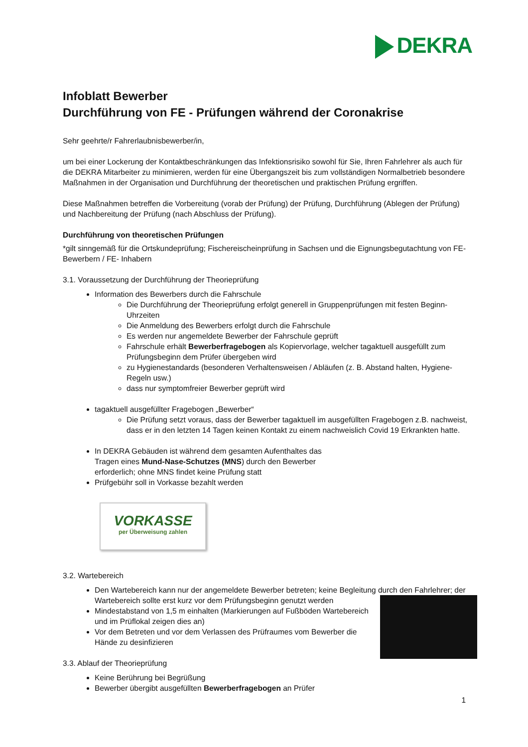DEKRA
Infoblatt Bewerber
Durchführung von FE - Prüfungen während der Coronakrise
Sehr geehrte/r Fahrerlaubnisbewerber/in,
um bei einer Lockerung der Kontaktbeschränkungen das Infektionsrisiko sowohl für Sie, Ihren Fahrlehrer als auch für die DEKRA Mitarbeiter zu minimieren, werden für eine Übergangszeit bis zum vollständigen Normalbetrieb besondere Maßnahmen in der Organisation und Durchführung der theoretischen und praktischen Prüfung ergriffen.
Diese Maßnahmen betreffen die Vorbereitung (vorab der Prüfung) der Prüfung, Durchführung (Ablegen der Prüfung) und Nachbereitung der Prüfung (nach Abschluss der Prüfung).
Durchführung von theoretischen Prüfungen
*gilt sinngemäß für die Ortskundeprüfung; Fischereischeinprüfung in Sachsen und die Eignungsbegutachtung von FE-Bewerbern / FE- Inhabern
3.1. Voraussetzung der Durchführung der Theorieprüfung
Information des Bewerbers durch die Fahrschule
Die Durchführung der Theorieprüfung erfolgt generell in Gruppenprüfungen mit festen Beginn-Uhrzeiten
Die Anmeldung des Bewerbers erfolgt durch die Fahrschule
Es werden nur angemeldete Bewerber der Fahrschule geprüft
Fahrschule erhält Bewerberfragebogen als Kopiervorlage, welcher tagaktuell ausgefüllt zum Prüfungsbeginn dem Prüfer übergeben wird
zu Hygienestandards (besonderen Verhaltensweisen / Abläufen (z. B. Abstand halten, Hygiene-Regeln usw.)
dass nur symptomfreier Bewerber geprüft wird
tagaktuell ausgefüllter Fragebogen „Bewerber“
Die Prüfung setzt voraus, dass der Bewerber tagaktuell im ausgefüllten Fragebogen z.B. nachweist, dass er in den letzten 14 Tagen keinen Kontakt zu einem nachweislich Covid 19 Erkrankten hatte.
In DEKRA Gebäuden ist während dem gesamten Aufenthaltes das
Tragen eines Mund-Nase-Schutzes (MNS) durch den Bewerber
erforderlich; ohne MNS findet keine Prüfung statt
Prüfgebühr soll in Vorkasse bezahlt werden
VORKASSE
per Überweisung zahlen
3.2. Wartebereich
Den Wartebereich kann nur der angemeldete Bewerber betreten; keine Begleitung durch den Fahrlehrer; der Wartebereich sollte erst kurz vor dem Prüfungsbeginn genutzt werden
Mindestabstand von 1,5 m einhalten (Markierungen auf Fußböden Wartebereich und im Prüflokal zeigen dies an)
Vor dem Betreten und vor dem Verlassen des Prüfraumes vom Bewerber die Hände zu desinfizieren
3.3. Ablauf der Theorieprüfung
Keine Berührung bei Begrüßung
Bewerber übergibt ausgefüllten Bewerberfragebogen an Prüfer
1